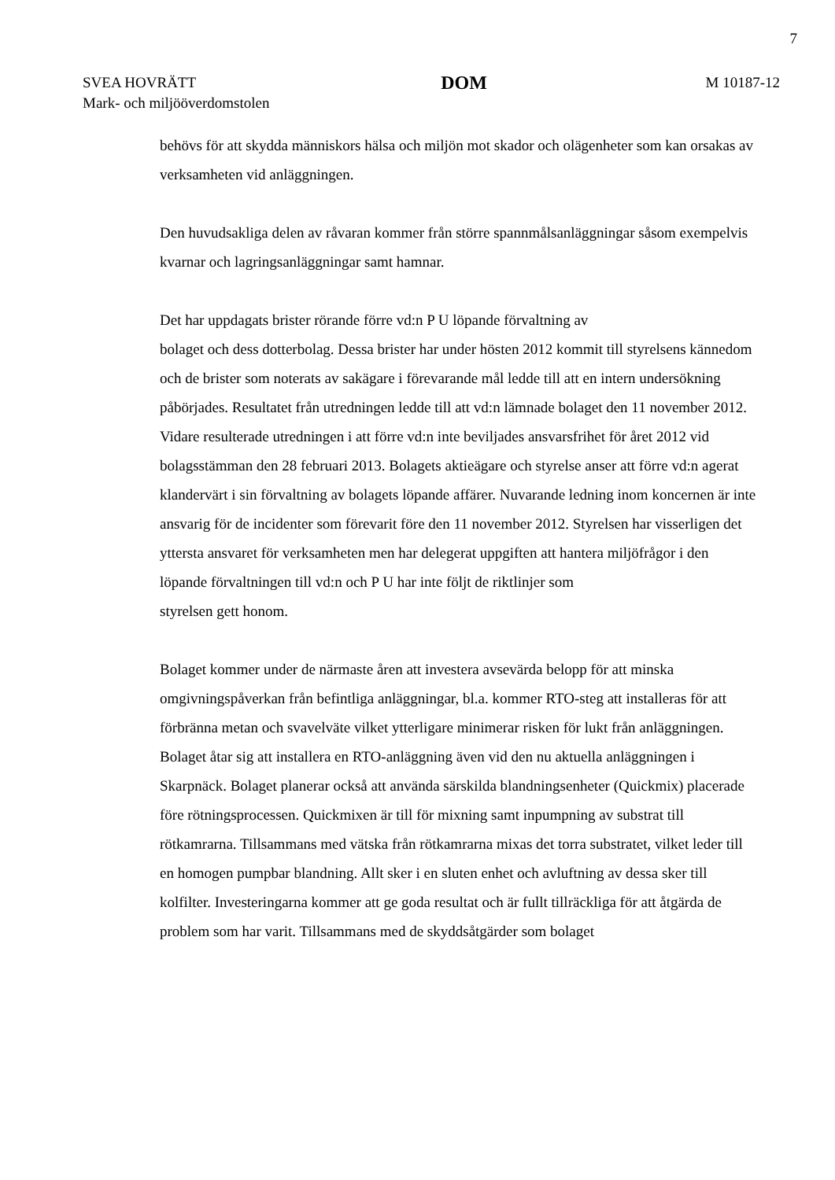7
SVEA HOVRÄTT
Mark- och miljööverdomstolen
DOM
M 10187-12
behövs för att skydda människors hälsa och miljön mot skador och olägenheter som kan orsakas av verksamheten vid anläggningen.
Den huvudsakliga delen av råvaran kommer från större spannmålsanläggningar såsom exempelvis kvarnar och lagringsanläggningar samt hamnar.
Det har uppdagats brister rörande förre vd:n P U löpande förvaltning av
bolaget och dess dotterbolag. Dessa brister har under hösten 2012 kommit till styrelsens kännedom och de brister som noterats av sakägare i förevarande mål ledde till att en intern undersökning påbörjades. Resultatet från utredningen ledde till att vd:n lämnade bolaget den 11 november 2012. Vidare resulterade utredningen i att förre vd:n inte beviljades ansvarsfrihet för året 2012 vid bolagsstämman den 28 februari 2013. Bolagets aktieägare och styrelse anser att förre vd:n agerat klandervärt i sin förvaltning av bolagets löpande affärer. Nuvarande ledning inom koncernen är inte ansvarig för de incidenter som förevarit före den 11 november 2012. Styrelsen har visserligen det yttersta ansvaret för verksamheten men har delegerat uppgiften att hantera miljöfrågor i den löpande förvaltningen till vd:n och P U har inte följt de riktlinjer som
styrelsen gett honom.
Bolaget kommer under de närmaste åren att investera avsevärda belopp för att minska omgivningspåverkan från befintliga anläggningar, bl.a. kommer RTO-steg att installeras för att förbränna metan och svavelväte vilket ytterligare minimerar risken för lukt från anläggningen. Bolaget åtar sig att installera en RTO-anläggning även vid den nu aktuella anläggningen i Skarpnäck. Bolaget planerar också att använda särskilda blandningsenheter (Quickmix) placerade före rötningsprocessen. Quickmixen är till för mixning samt inpumpning av substrat till rötkamrarna. Tillsammans med vätska från rötkamrarna mixas det torra substratet, vilket leder till en homogen pumpbar blandning. Allt sker i en sluten enhet och avluftning av dessa sker till kolfilter. Investeringarna kommer att ge goda resultat och är fullt tillräckliga för att åtgärda de problem som har varit. Tillsammans med de skyddsåtgärder som bolaget